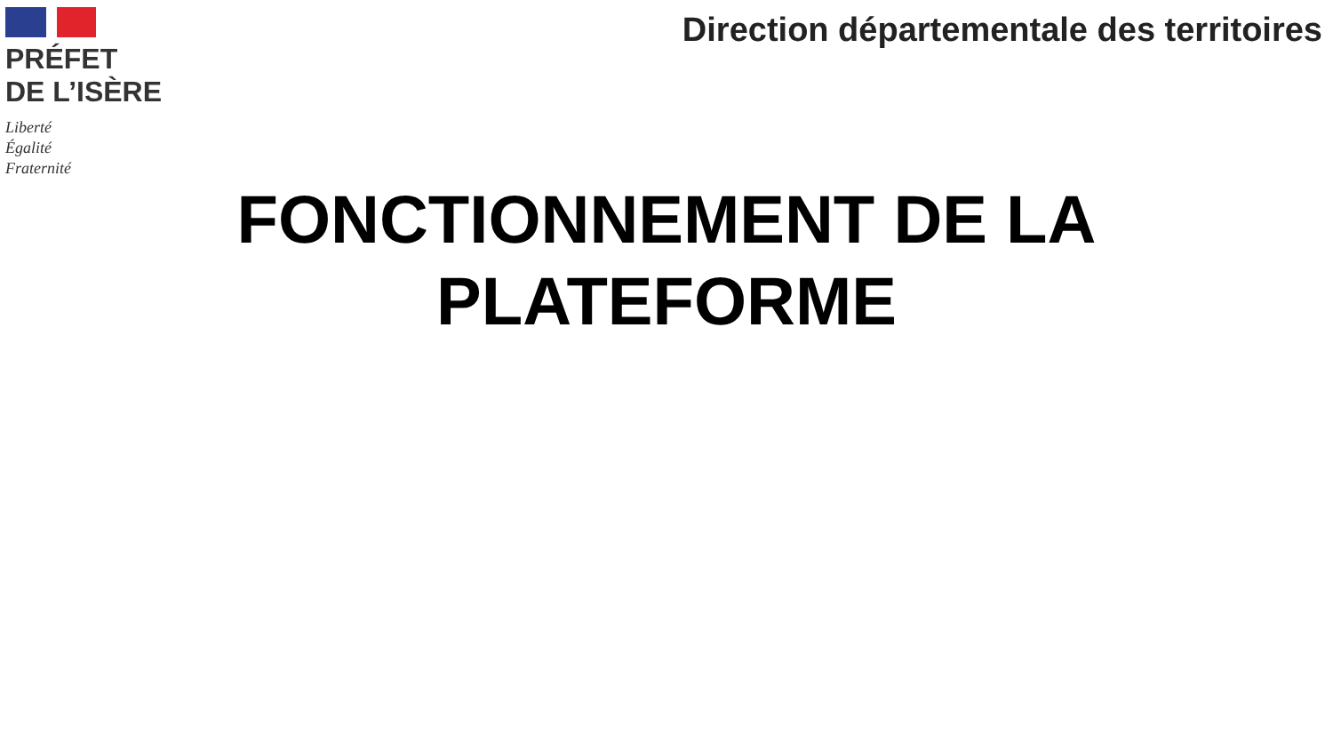PRÉFET
DE L’ISÈRE
Liberté
Égalité
Fraternité
Direction départementale des territoires
FONCTIONNEMENT DE LA PLATEFORME